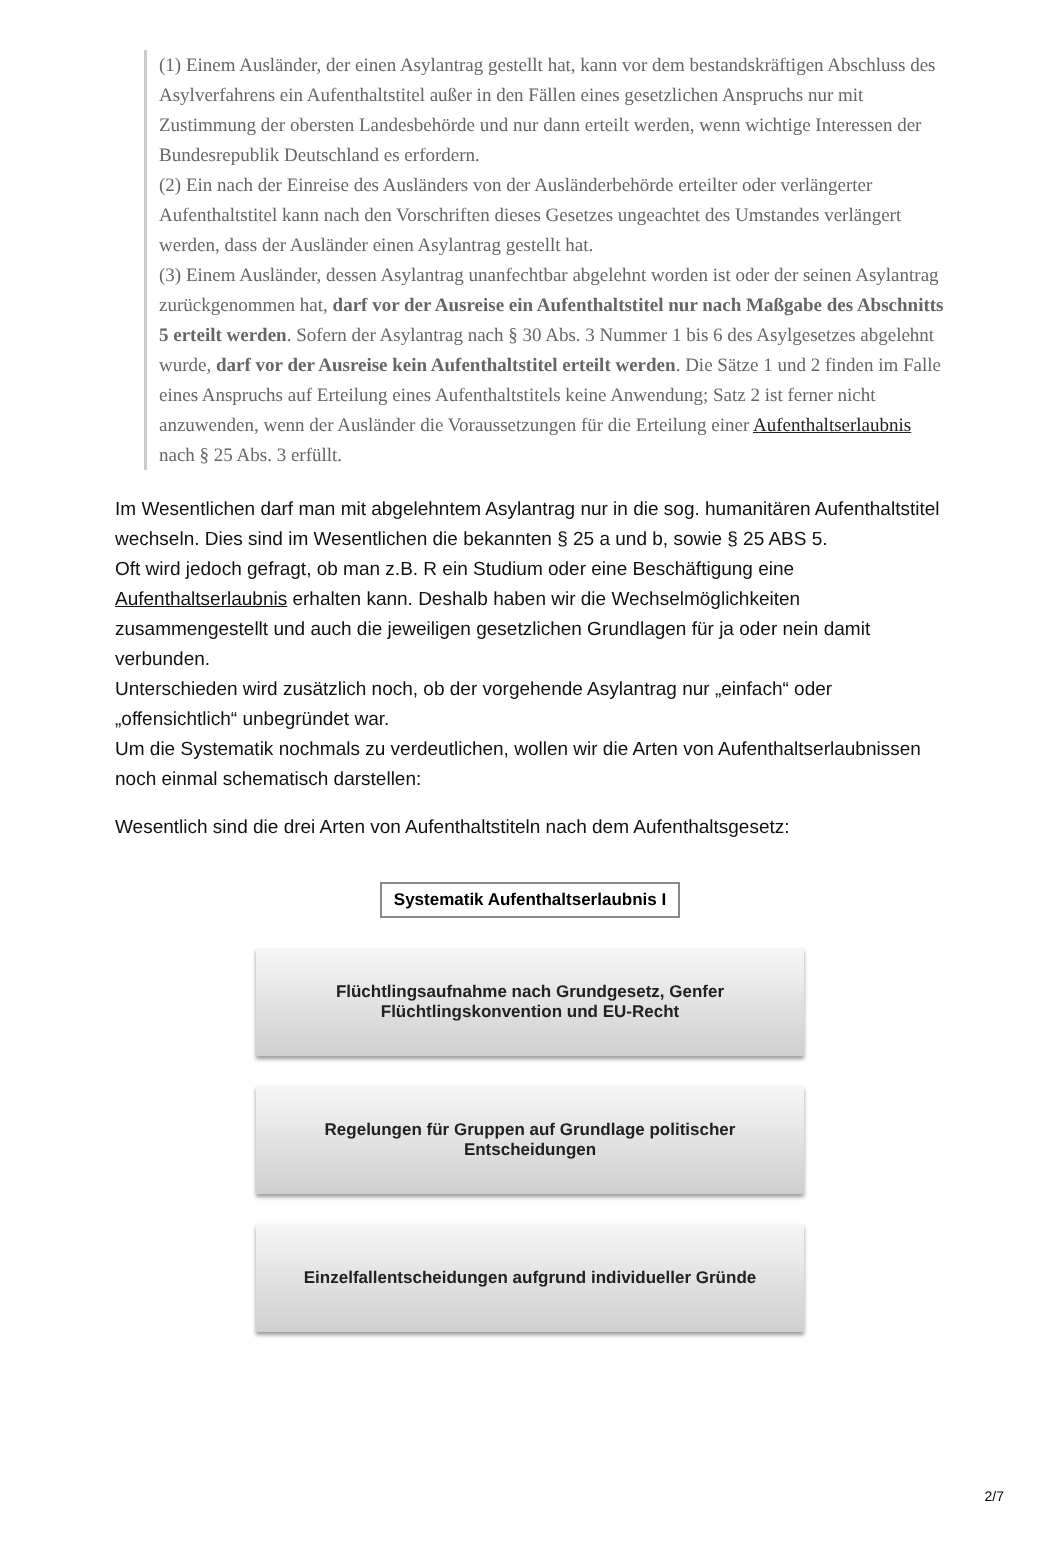(1) Einem Ausländer, der einen Asylantrag gestellt hat, kann vor dem bestandskräftigen Abschluss des Asylverfahrens ein Aufenthaltstitel außer in den Fällen eines gesetzlichen Anspruchs nur mit Zustimmung der obersten Landesbehörde und nur dann erteilt werden, wenn wichtige Interessen der Bundesrepublik Deutschland es erfordern.
(2) Ein nach der Einreise des Ausländers von der Ausländerbehörde erteilter oder verlängerter Aufenthaltstitel kann nach den Vorschriften dieses Gesetzes ungeachtet des Umstandes verlängert werden, dass der Ausländer einen Asylantrag gestellt hat.
(3) Einem Ausländer, dessen Asylantrag unanfechtbar abgelehnt worden ist oder der seinen Asylantrag zurückgenommen hat, darf vor der Ausreise ein Aufenthaltstitel nur nach Maßgabe des Abschnitts 5 erteilt werden. Sofern der Asylantrag nach § 30 Abs. 3 Nummer 1 bis 6 des Asylgesetzes abgelehnt wurde, darf vor der Ausreise kein Aufenthaltstitel erteilt werden. Die Sätze 1 und 2 finden im Falle eines Anspruchs auf Erteilung eines Aufenthaltstitels keine Anwendung; Satz 2 ist ferner nicht anzuwenden, wenn der Ausländer die Voraussetzungen für die Erteilung einer Aufenthaltserlaubnis nach § 25 Abs. 3 erfüllt.
Im Wesentlichen darf man mit abgelehntem Asylantrag nur in die sog. humanitären Aufenthaltstitel wechseln. Dies sind im Wesentlichen die bekannten § 25 a und b, sowie § 25 ABS 5.
Oft wird jedoch gefragt, ob man z.B. R ein Studium oder eine Beschäftigung eine Aufenthaltserlaubnis erhalten kann. Deshalb haben wir die Wechselmöglichkeiten zusammengestellt und auch die jeweiligen gesetzlichen Grundlagen für ja oder nein damit verbunden.
Unterschieden wird zusätzlich noch, ob der vorgehende Asylantrag nur „einfach“ oder „offensichtlich“ unbegründet war.
Um die Systematik nochmals zu verdeutlichen, wollen wir die Arten von Aufenthaltserlaubnissen noch einmal schematisch darstellen:
Wesentlich sind die drei Arten von Aufenthaltstiteln nach dem Aufenthaltsgesetz:
Systematik Aufenthaltserlaubnis I
Flüchtlingsaufnahme nach Grundgesetz, Genfer
Flüchtlingskonvention und EU-Recht
Regelungen für Gruppen auf Grundlage politischer
Entscheidungen
Einzelfallentscheidungen aufgrund individueller Gründe
2/7